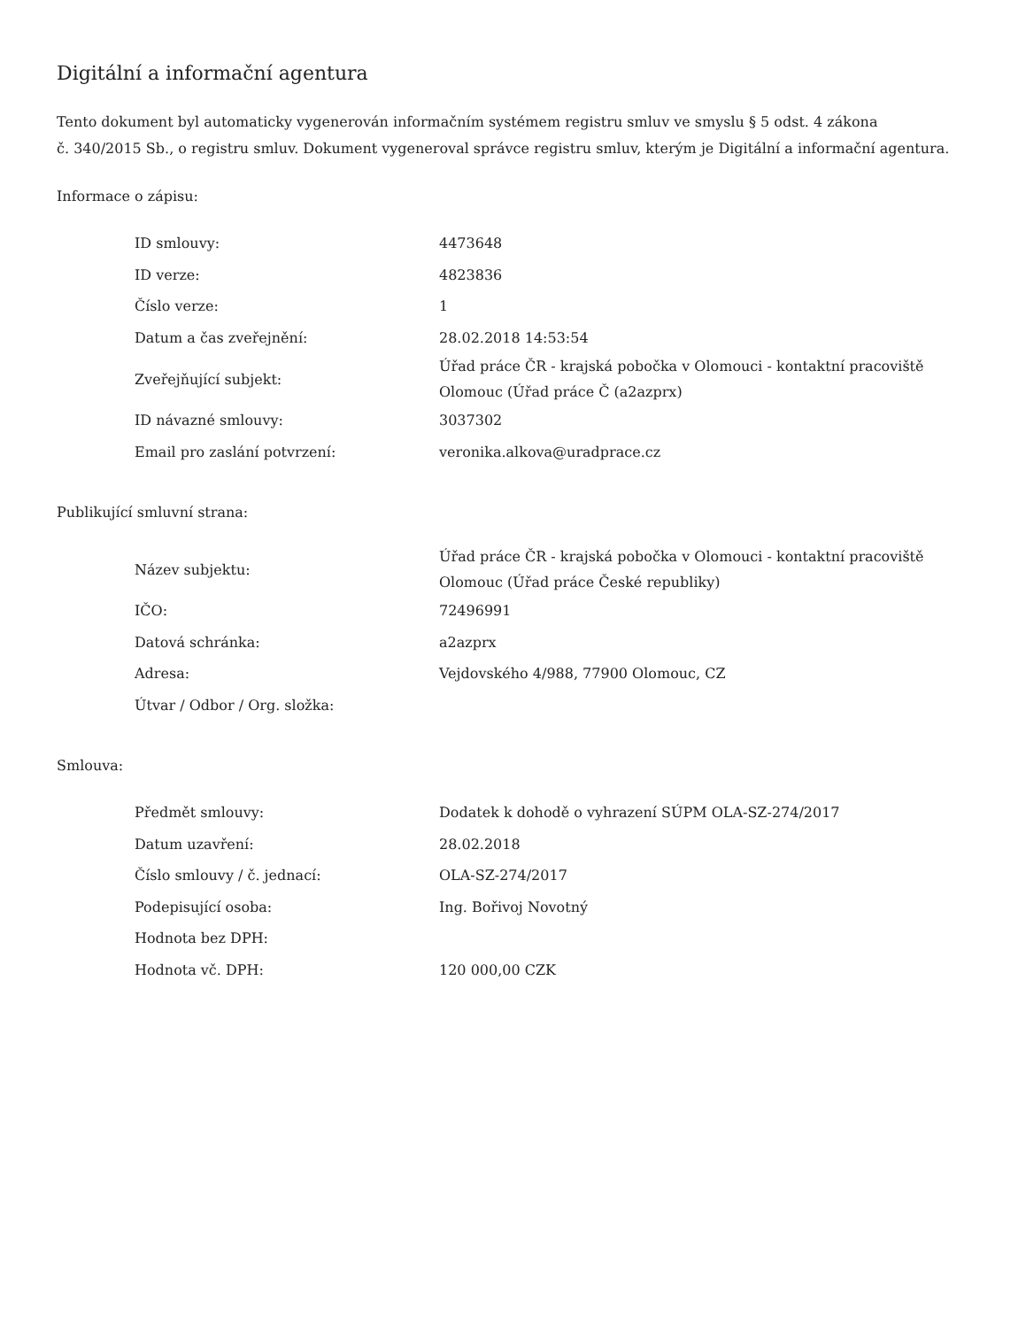Digitální a informační agentura
Tento dokument byl automaticky vygenerován informačním systémem registru smluv ve smyslu § 5 odst. 4 zákona
č. 340/2015 Sb., o registru smluv. Dokument vygeneroval správce registru smluv, kterým je Digitální a informační agentura.
Informace o zápisu:
| ID smlouvy: | 4473648 |
| ID verze: | 4823836 |
| Číslo verze: | 1 |
| Datum a čas zveřejnění: | 28.02.2018 14:53:54 |
| Zveřejňující subjekt: | Úřad práce ČR - krajská pobočka v Olomouci - kontaktní pracoviště Olomouc (Úřad práce Č (a2azprx) |
| ID návazné smlouvy: | 3037302 |
| Email pro zaslání potvrzení: | veronika.alkova@uradprace.cz |
Publikující smluvní strana:
| Název subjektu: | Úřad práce ČR - krajská pobočka v Olomouci - kontaktní pracoviště Olomouc (Úřad práce České republiky) |
| IČO: | 72496991 |
| Datová schránka: | a2azprx |
| Adresa: | Vejdovského 4/988, 77900 Olomouc, CZ |
| Útvar / Odbor / Org. složka: | |
Smlouva:
| Předmět smlouvy: | Dodatek k dohodě o vyhrazení SÚPM OLA-SZ-274/2017 |
| Datum uzavření: | 28.02.2018 |
| Číslo smlouvy / č. jednací: | OLA-SZ-274/2017 |
| Podepisující osoba: | Ing. Bořivoj Novotný |
| Hodnota bez DPH: | |
| Hodnota vč. DPH: | 120 000,00 CZK |